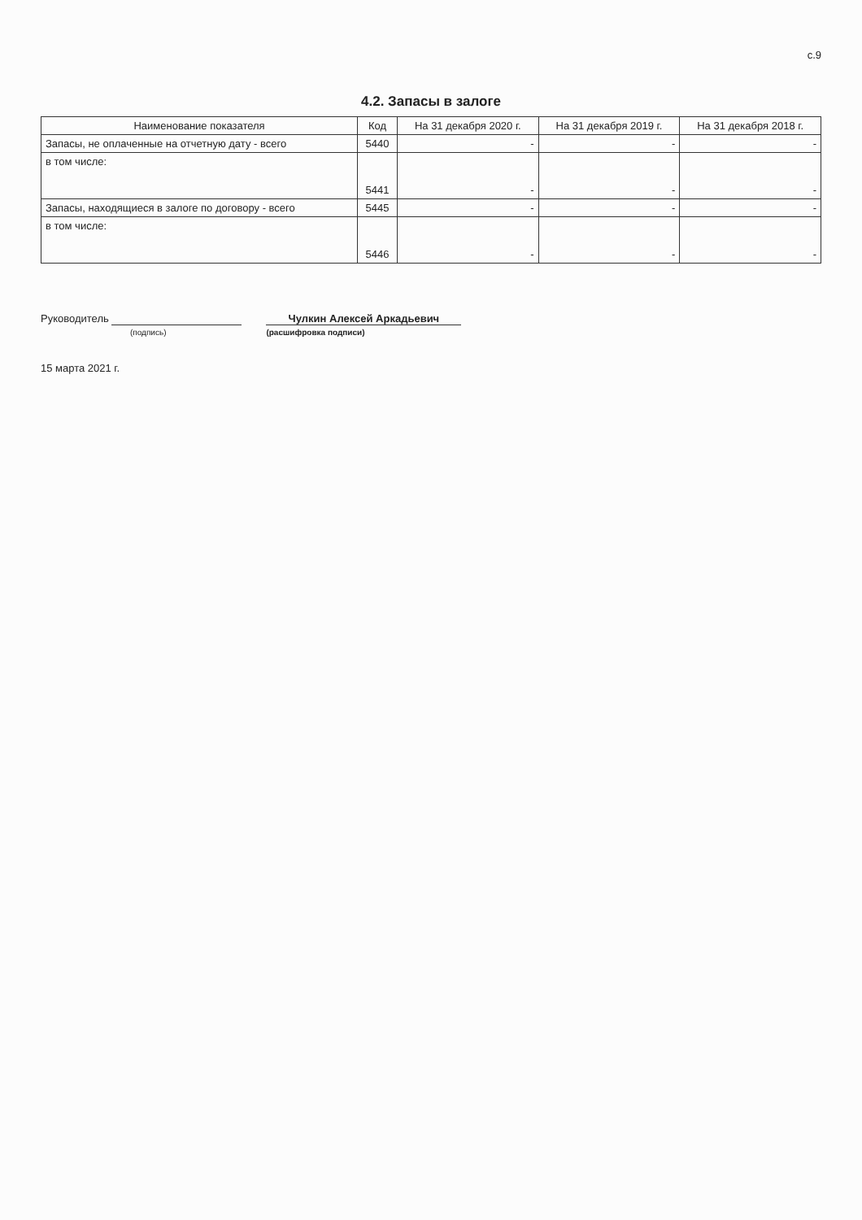с.9
4.2. Запасы в залоге
| Наименование показателя | Код | На 31 декабря 2020 г. | На 31 декабря 2019 г. | На 31 декабря 2018 г. |
| --- | --- | --- | --- | --- |
| Запасы, не оплаченные на отчетную дату - всего | 5440 | - | - | - |
| в том числе: | 5441 | - | - | - |
| Запасы, находящиеся в залоге по договору - всего | 5445 | - | - | - |
| в том числе: | 5446 | - | - | - |
Руководитель
(подпись)
Чулкин Алексей Аркадьевич
(расшифровка подписи)
15 марта 2021 г.